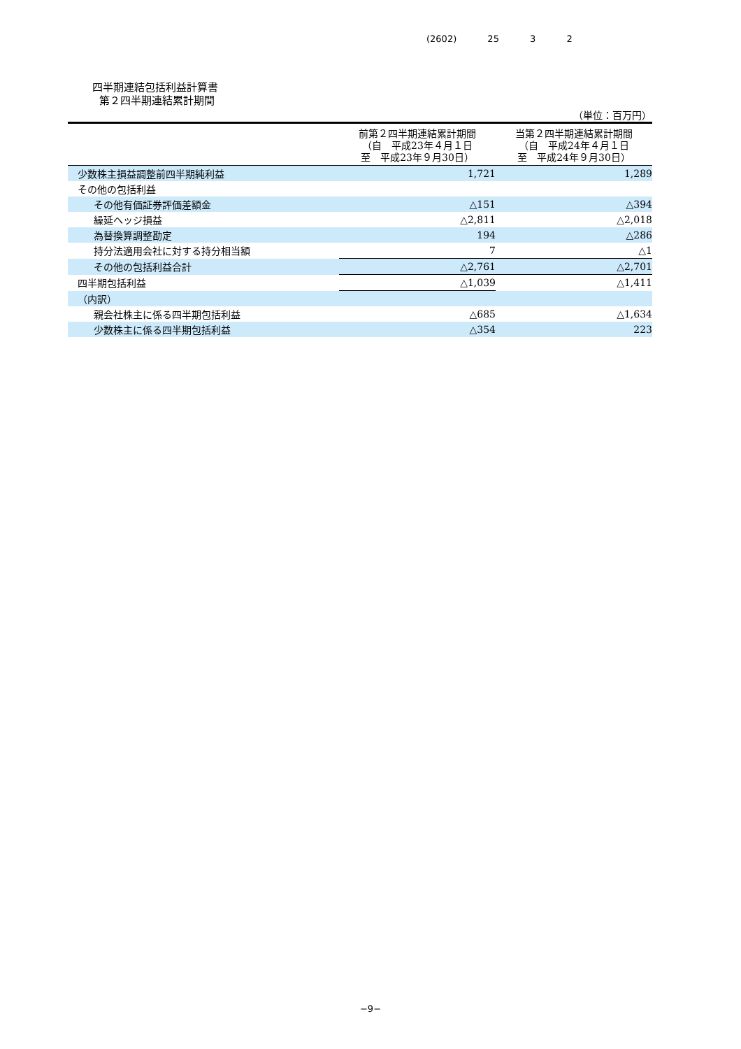(2602) 25 3 2
四半期連結包括利益計算書
第２四半期連結累計期間
（単位：百万円）
| | 前第２四半期連結累計期間 （自 平成23年４月１日 至 平成23年９月30日） | 当第２四半期連結累計期間 （自 平成24年４月１日 至 平成24年９月30日） |
| --- | --- | --- |
| 少数株主損益調整前四半期純利益 | 1,721 | 1,289 |
| その他の包括利益 | | |
| その他有価証券評価差額金 | △151 | △394 |
| 繰延ヘッジ損益 | △2,811 | △2,018 |
| 為替換算調整勘定 | 194 | △286 |
| 持分法適用会社に対する持分相当額 | 7 | △1 |
| その他の包括利益合計 | △2,761 | △2,701 |
| 四半期包括利益 | △1,039 | △1,411 |
| （内訳） | | |
| 親会社株主に係る四半期包括利益 | △685 | △1,634 |
| 少数株主に係る四半期包括利益 | △354 | 223 |
−9−